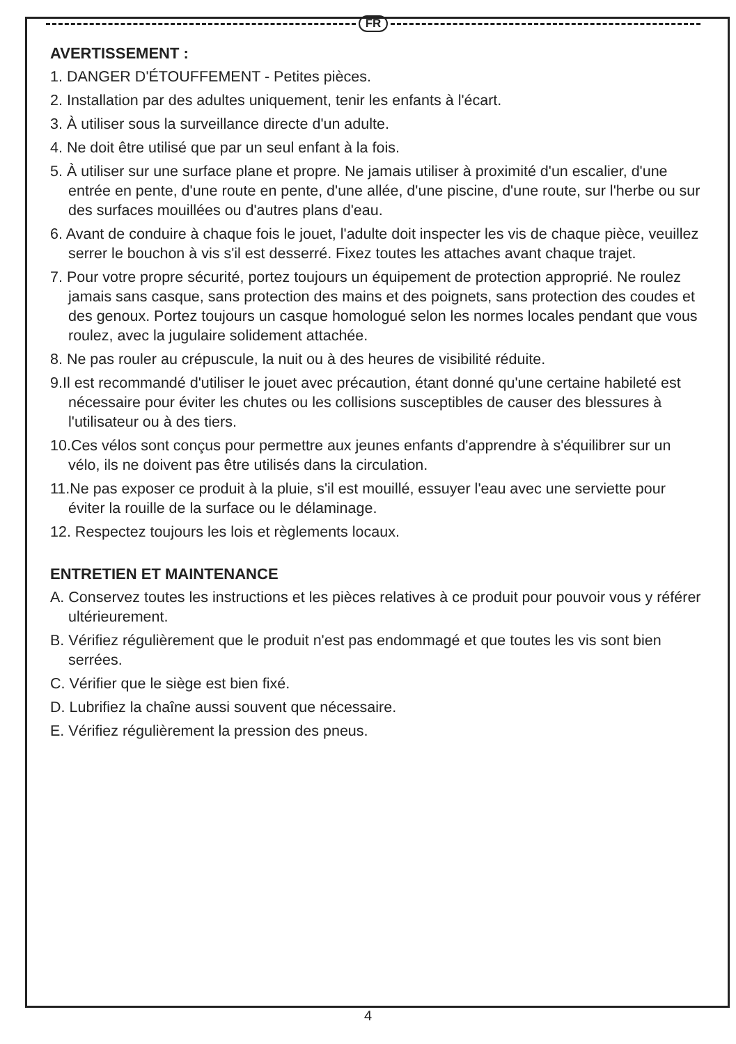FR
AVERTISSEMENT :
1. DANGER D'ÉTOUFFEMENT - Petites pièces.
2. Installation par des adultes uniquement, tenir les enfants à l'écart.
3. À utiliser sous la surveillance directe d'un adulte.
4. Ne doit être utilisé que par un seul enfant à la fois.
5. À utiliser sur une surface plane et propre. Ne jamais utiliser à proximité d'un escalier, d'une entrée en pente, d'une route en pente, d'une allée, d'une piscine, d'une route, sur l'herbe ou sur des surfaces mouillées ou d'autres plans d'eau.
6. Avant de conduire à chaque fois le jouet, l'adulte doit inspecter les vis de chaque pièce, veuillez serrer le bouchon à vis s'il est desserré. Fixez toutes les attaches avant chaque trajet.
7. Pour votre propre sécurité, portez toujours un équipement de protection approprié. Ne roulez jamais sans casque, sans protection des mains et des poignets, sans protection des coudes et des genoux. Portez toujours un casque homologué selon les normes locales pendant que vous roulez, avec la jugulaire solidement attachée.
8. Ne pas rouler au crépuscule, la nuit ou à des heures de visibilité réduite.
9.Il est recommandé d'utiliser le jouet avec précaution, étant donné qu'une certaine habileté est nécessaire pour éviter les chutes ou les collisions susceptibles de causer des blessures à l'utilisateur ou à des tiers.
10.Ces vélos sont conçus pour permettre aux jeunes enfants d'apprendre à s'équilibrer sur un vélo, ils ne doivent pas être utilisés dans la circulation.
11.Ne pas exposer ce produit à la pluie, s'il est mouillé, essuyer l'eau avec une serviette pour éviter la rouille de la surface ou le délaminage.
12. Respectez toujours les lois et règlements locaux.
ENTRETIEN ET MAINTENANCE
A. Conservez toutes les instructions et les pièces relatives à ce produit pour pouvoir vous y référer ultérieurement.
B. Vérifiez régulièrement que le produit n'est pas endommagé et que toutes les vis sont bien serrées.
C. Vérifier que le siège est bien fixé.
D. Lubrifiez la chaîne aussi souvent que nécessaire.
E. Vérifiez régulièrement la pression des pneus.
4